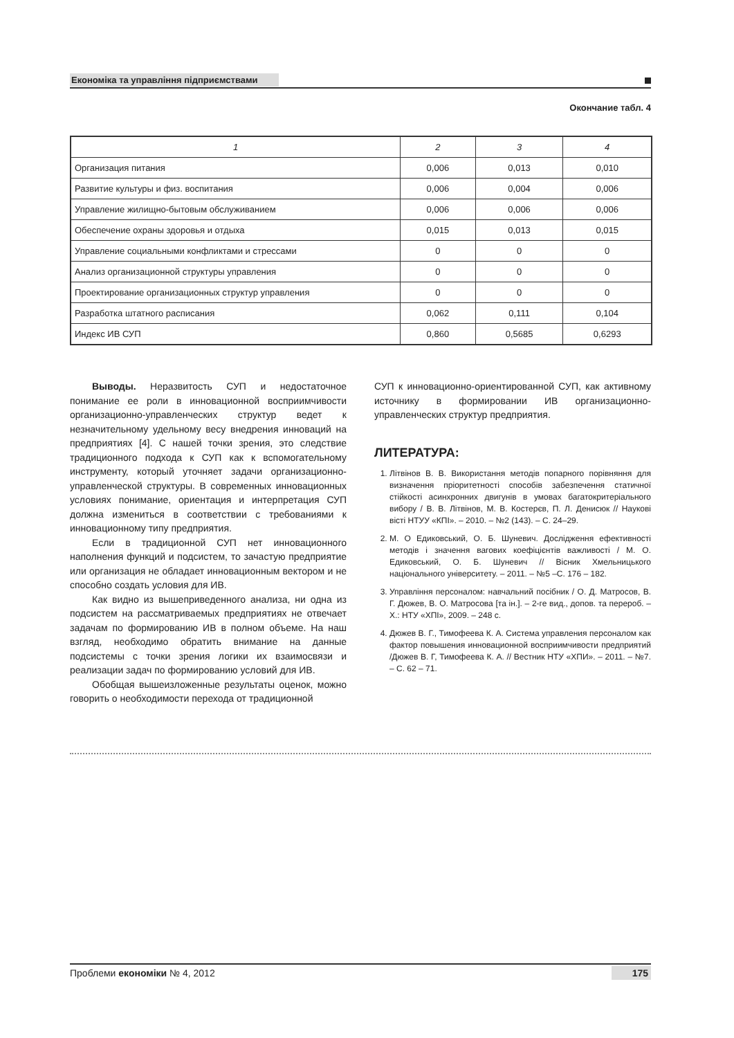Економіка та управління підприємствами
Окончание табл. 4
| 1 | 2 | 3 | 4 |
| --- | --- | --- | --- |
| Организация питания | 0,006 | 0,013 | 0,010 |
| Развитие культуры и физ. воспитания | 0,006 | 0,004 | 0,006 |
| Управление жилищно-бытовым обслуживанием | 0,006 | 0,006 | 0,006 |
| Обеспечение охраны здоровья и отдыха | 0,015 | 0,013 | 0,015 |
| Управление социальными конфликтами и стрессами | 0 | 0 | 0 |
| Анализ организационной структуры управления | 0 | 0 | 0 |
| Проектирование организационных структур управления | 0 | 0 | 0 |
| Разработка штатного расписания | 0,062 | 0,111 | 0,104 |
| Индекс ИВ СУП | 0,860 | 0,5685 | 0,6293 |
Выводы. Неразвитость СУП и недостаточное понимание ее роли в инновационной восприимчивости организационно-управленческих структур ведет к незначительному удельному весу внедрения инноваций на предприятиях [4]. С нашей точки зрения, это следствие традиционного подхода к СУП как к вспомогательному инструменту, который уточняет задачи организационно-управленческой структуры. В современных инновационных условиях понимание, ориентация и интерпретация СУП должна измениться в соответствии с требованиями к инновационному типу предприятия.
Если в традиционной СУП нет инновационного наполнения функций и подсистем, то зачастую предприятие или организация не обладает инновационным вектором и не способно создать условия для ИВ.
Как видно из вышеприведенного анализа, ни одна из подсистем на рассматриваемых предприятиях не отвечает задачам по формированию ИВ в полном объеме. На наш взгляд, необходимо обратить внимание на данные подсистемы с точки зрения логики их взаимосвязи и реализации задач по формированию условий для ИВ.
Обобщая вышеизложенные результаты оценок, можно говорить о необходимости перехода от традиционной
СУП к инновационно-ориентированной СУП, как активному источнику в формировании ИВ организационно-управленческих структур предприятия.
ЛИТЕРАТУРА:
1. Літвінов В. В. Використання методів попарного порівняння для визначення пріоритетності способів забезпечення статичної стійкості асинхронних двигунів в умовах багатокритеріального вибору / В. В. Літвінов, М. В. Костерєв, П. Л. Денисюк // Наукові вісті НТУУ «КПІ». – 2010. – №2 (143). – С. 24–29.
2. М. О Едиковський, О. Б. Шуневич. Дослідження ефективності методів і значення вагових коефіцієнтів важливості / М. О. Едиковський, О. Б. Шуневич // Вісник Хмельницького національного університету. – 2011. – №5 –С. 176 – 182.
3. Управління персоналом: навчальний посібник / О. Д. Матросов, В. Г. Дюжев, В. О. Матросова [та ін.]. – 2-ге вид., допов. та перероб. – Х.: НТУ «ХПІ», 2009. – 248 с.
4. Дюжев В. Г., Тимофеева К. А. Система управления персоналом как фактор повышения инновационной восприимчивости предприятий /Дюжев В. Г, Тимофеева К. А. // Вестник НТУ «ХПИ». – 2011. – №7. – С. 62 – 71.
Проблеми економіки № 4, 2012 175